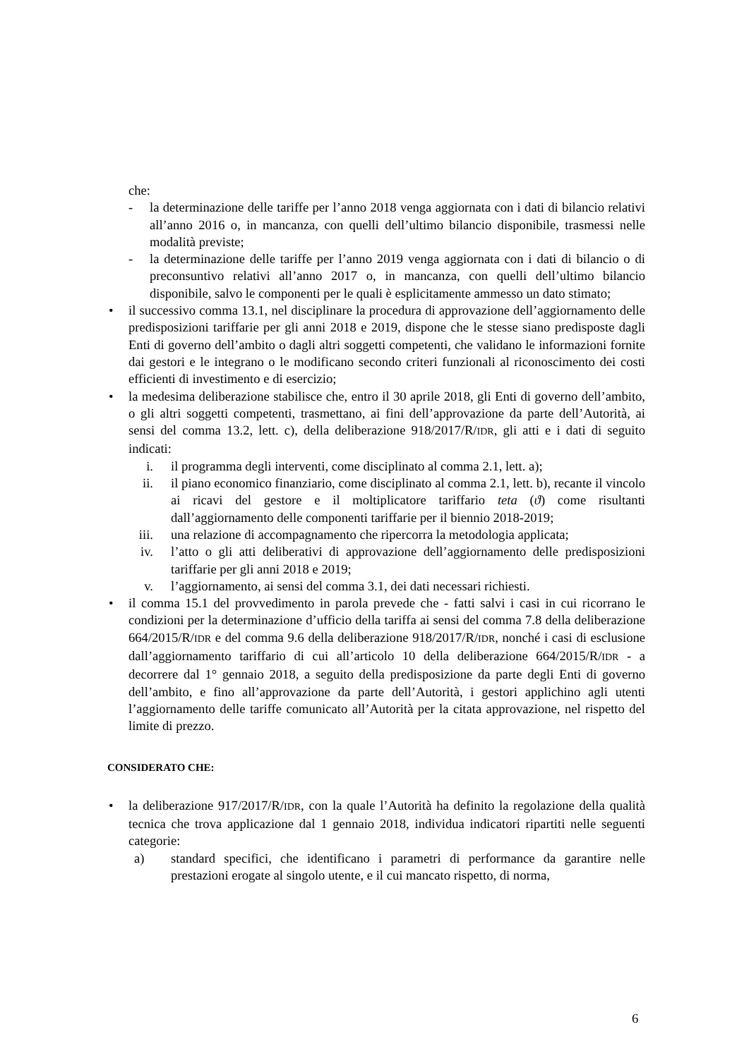che:
- la determinazione delle tariffe per l’anno 2018 venga aggiornata con i dati di bilancio relativi all’anno 2016 o, in mancanza, con quelli dell’ultimo bilancio disponibile, trasmessi nelle modalità previste;
- la determinazione delle tariffe per l’anno 2019 venga aggiornata con i dati di bilancio o di preconsuntivo relativi all’anno 2017 o, in mancanza, con quelli dell’ultimo bilancio disponibile, salvo le componenti per le quali è esplicitamente ammesso un dato stimato;
• il successivo comma 13.1, nel disciplinare la procedura di approvazione dell’aggiornamento delle predisposizioni tariffarie per gli anni 2018 e 2019, dispone che le stesse siano predisposte dagli Enti di governo dell’ambito o dagli altri soggetti competenti, che validano le informazioni fornite dai gestori e le integrano o le modificano secondo criteri funzionali al riconoscimento dei costi efficienti di investimento e di esercizio;
• la medesima deliberazione stabilisce che, entro il 30 aprile 2018, gli Enti di governo dell’ambito, o gli altri soggetti competenti, trasmettano, ai fini dell’approvazione da parte dell’Autorità, ai sensi del comma 13.2, lett. c), della deliberazione 918/2017/R/IDR, gli atti e i dati di seguito indicati:
i. il programma degli interventi, come disciplinato al comma 2.1, lett. a);
ii. il piano economico finanziario, come disciplinato al comma 2.1, lett. b), recante il vincolo ai ricavi del gestore e il moltiplicatore tariffario teta (ϑ) come risultanti dall’aggiornamento delle componenti tariffarie per il biennio 2018-2019;
iii. una relazione di accompagnamento che ripercorra la metodologia applicata;
iv. l’atto o gli atti deliberativi di approvazione dell’aggiornamento delle predisposizioni tariffarie per gli anni 2018 e 2019;
v. l’aggiornamento, ai sensi del comma 3.1, dei dati necessari richiesti.
• il comma 15.1 del provvedimento in parola prevede che - fatti salvi i casi in cui ricorrano le condizioni per la determinazione d’ufficio della tariffa ai sensi del comma 7.8 della deliberazione 664/2015/R/IDR e del comma 9.6 della deliberazione 918/2017/R/IDR, nonché i casi di esclusione dall’aggiornamento tariffario di cui all’articolo 10 della deliberazione 664/2015/R/IDR - a decorrere dal 1° gennaio 2018, a seguito della predisposizione da parte degli Enti di governo dell’ambito, e fino all’approvazione da parte dell’Autorità, i gestori applichino agli utenti l’aggiornamento delle tariffe comunicato all’Autorità per la citata approvazione, nel rispetto del limite di prezzo.
CONSIDERATO CHE:
• la deliberazione 917/2017/R/IDR, con la quale l’Autorità ha definito la regolazione della qualità tecnica che trova applicazione dal 1 gennaio 2018, individua indicatori ripartiti nelle seguenti categorie:
a) standard specifici, che identificano i parametri di performance da garantire nelle prestazioni erogate al singolo utente, e il cui mancato rispetto, di norma,
6